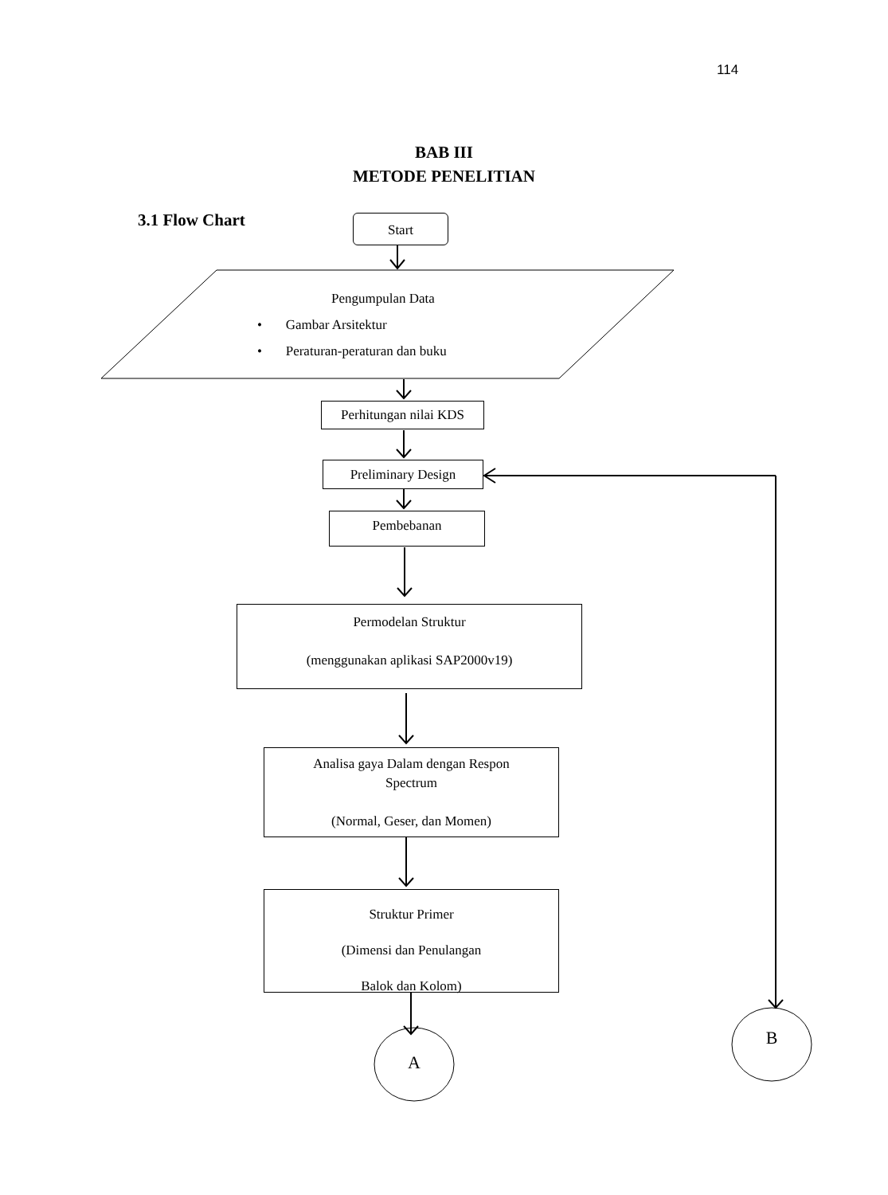114
BAB III
METODE PENELITIAN
3.1 Flow Chart Start
Pengumpulan Data
• Gambar Arsitektur
• Peraturan-peraturan dan buku
Perhitungan nilai KDS
Preliminary Design
Pembebanan
Permodelan Struktur
(menggunakan aplikasi SAP2000v19)
Analisa gaya Dalam dengan Respon
Spectrum
(Normal, Geser, dan Momen)
Struktur Primer
(Dimensi dan Penulangan
Balok dan Kolom)
A
B